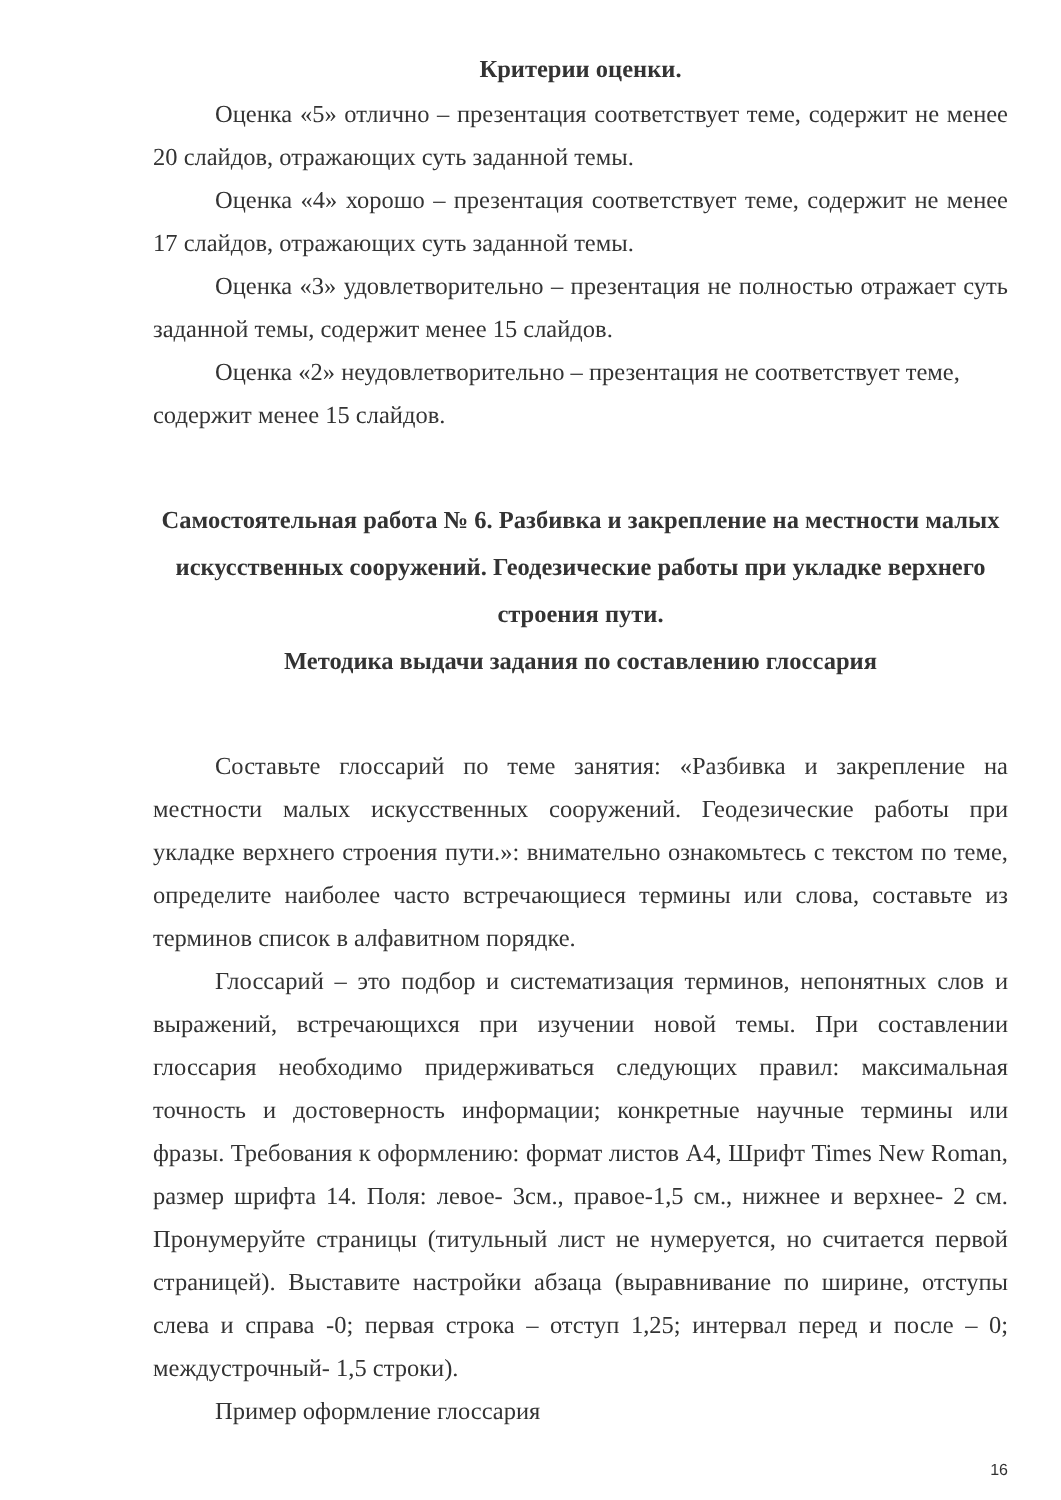Критерии оценки.
Оценка «5» отлично – презентация соответствует теме, содержит не менее 20 слайдов, отражающих суть заданной темы.
Оценка «4» хорошо – презентация соответствует теме, содержит не менее 17 слайдов, отражающих суть заданной темы.
Оценка «3» удовлетворительно – презентация не полностью отражает суть заданной темы, содержит менее 15 слайдов.
Оценка «2» неудовлетворительно – презентация не соответствует теме, содержит менее 15 слайдов.
Самостоятельная работа № 6. Разбивка и закрепление на местности малых искусственных сооружений. Геодезические работы при укладке верхнего строения пути.
Методика выдачи задания по составлению глоссария
Составьте глоссарий по теме занятия: «Разбивка и закрепление на местности малых искусственных сооружений. Геодезические работы при укладке верхнего строения пути.»: внимательно ознакомьтесь с текстом по теме, определите наиболее часто встречающиеся термины или слова, составьте из терминов список в алфавитном порядке.
Глоссарий – это подбор и систематизация терминов, непонятных слов и выражений, встречающихся при изучении новой темы. При составлении глоссария необходимо придерживаться следующих правил: максимальная точность и достоверность информации; конкретные научные термины или фразы. Требования к оформлению: формат листов А4, Шрифт Times New Roman, размер шрифта 14. Поля: левое- 3см., правое-1,5 см., нижнее и верхнее- 2 см. Пронумеруйте страницы (титульный лист не нумеруется, но считается первой страницей). Выставите настройки абзаца (выравнивание по ширине, отступы слева и справа -0; первая строка – отступ 1,25; интервал перед и после – 0; междустрочный- 1,5 строки).
Пример оформление глоссария
16